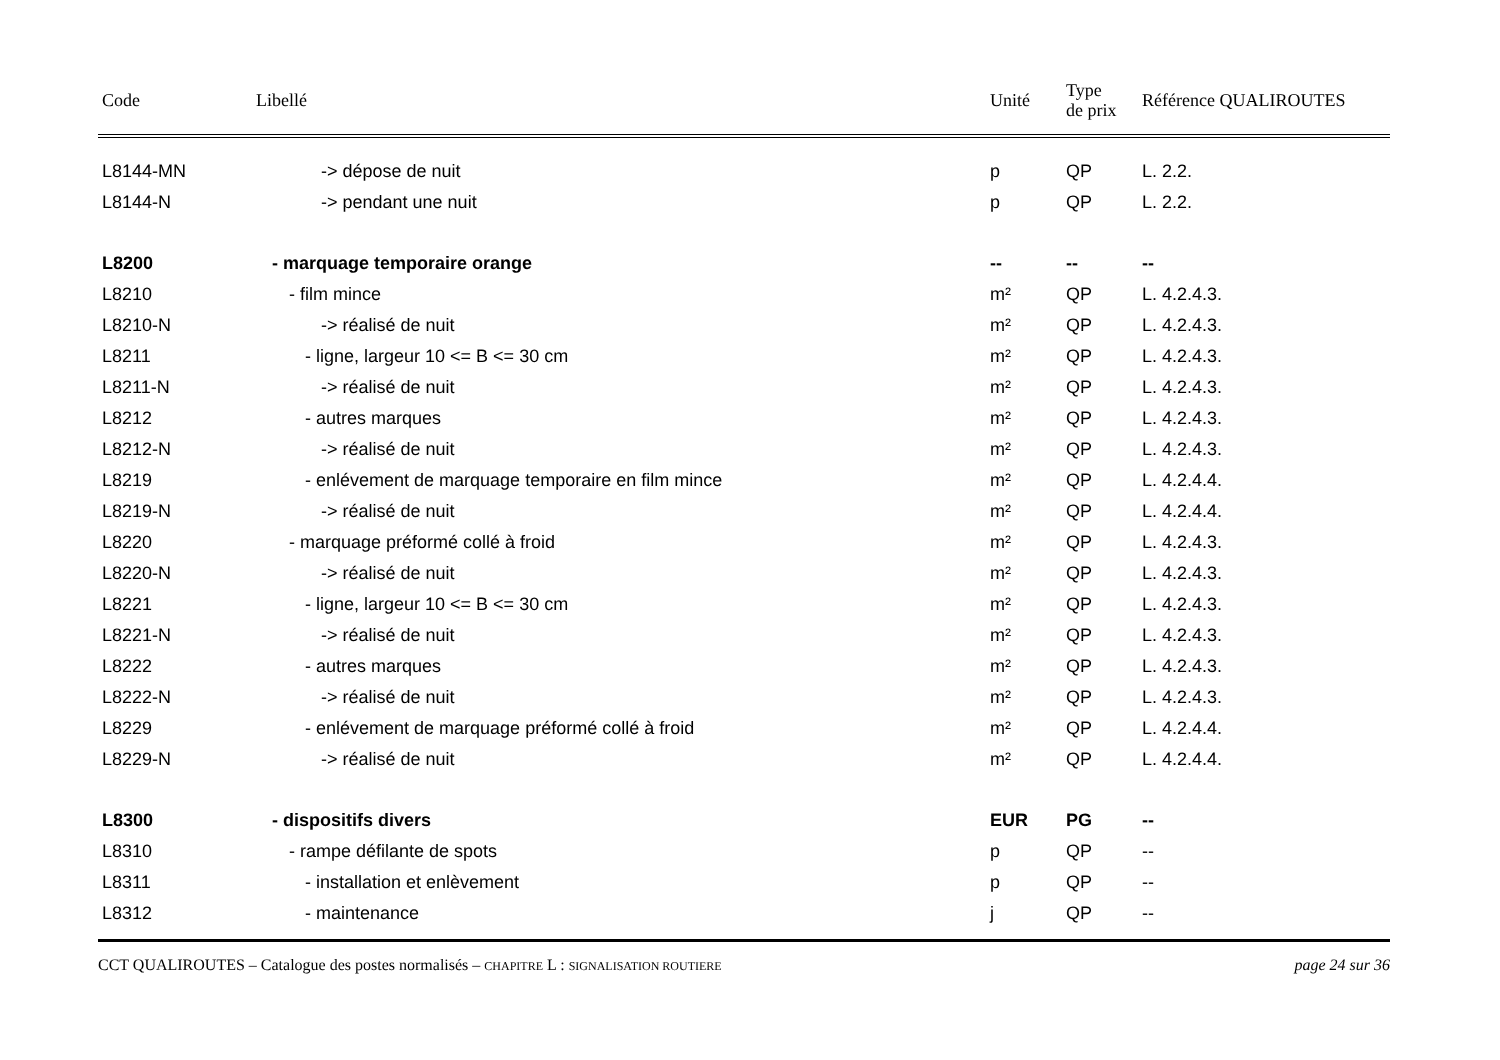| Code | Libellé | Unité | Type de prix | Référence QUALIROUTES |
| --- | --- | --- | --- | --- |
| L8144-MN | -> dépose de nuit | p | QP | L. 2.2. |
| L8144-N | -> pendant une nuit | p | QP | L. 2.2. |
| L8200 | - marquage temporaire orange | -- | -- | -- |
| L8210 | - film mince | m² | QP | L. 4.2.4.3. |
| L8210-N | -> réalisé de nuit | m² | QP | L. 4.2.4.3. |
| L8211 | - ligne, largeur 10 <= B <= 30 cm | m² | QP | L. 4.2.4.3. |
| L8211-N | -> réalisé de nuit | m² | QP | L. 4.2.4.3. |
| L8212 | - autres marques | m² | QP | L. 4.2.4.3. |
| L8212-N | -> réalisé de nuit | m² | QP | L. 4.2.4.3. |
| L8219 | - enlévement de marquage temporaire en film mince | m² | QP | L. 4.2.4.4. |
| L8219-N | -> réalisé de nuit | m² | QP | L. 4.2.4.4. |
| L8220 | - marquage préformé collé à froid | m² | QP | L. 4.2.4.3. |
| L8220-N | -> réalisé de nuit | m² | QP | L. 4.2.4.3. |
| L8221 | - ligne, largeur 10 <= B <= 30 cm | m² | QP | L. 4.2.4.3. |
| L8221-N | -> réalisé de nuit | m² | QP | L. 4.2.4.3. |
| L8222 | - autres marques | m² | QP | L. 4.2.4.3. |
| L8222-N | -> réalisé de nuit | m² | QP | L. 4.2.4.3. |
| L8229 | - enlévement de marquage préformé collé à froid | m² | QP | L. 4.2.4.4. |
| L8229-N | -> réalisé de nuit | m² | QP | L. 4.2.4.4. |
| L8300 | - dispositifs divers | EUR | PG | -- |
| L8310 | - rampe défilante de spots | p | QP | -- |
| L8311 | - installation et enlèvement | p | QP | -- |
| L8312 | - maintenance | j | QP | -- |
CCT QUALIROUTES – Catalogue des postes normalisés – CHAPITRE L : SIGNALISATION ROUTIERE page 24 sur 36